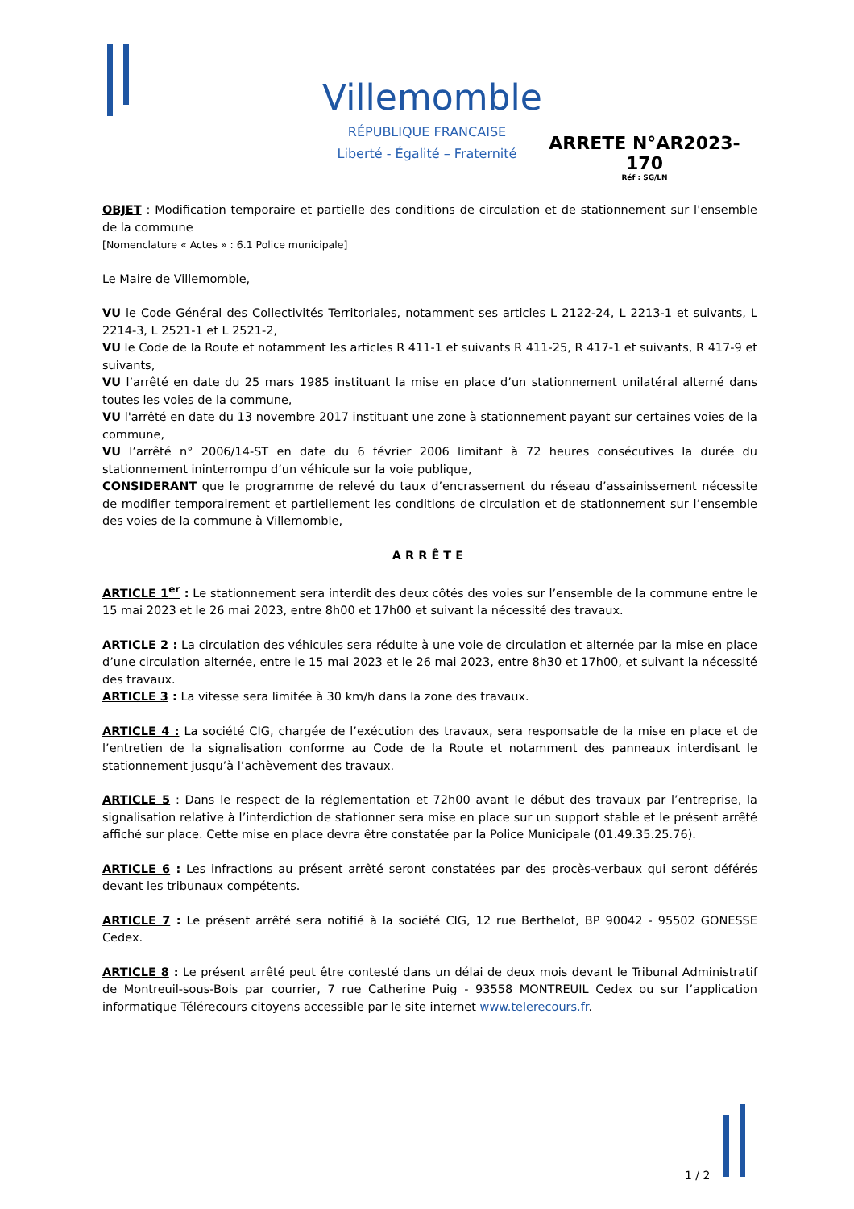Villemomble
RÉPUBLIQUE FRANCAISE
Liberté - Égalité – Fraternité
ARRETE N°AR2023-170
Réf : SG/LN
OBJET : Modification temporaire et partielle des conditions de circulation et de stationnement sur l'ensemble de la commune
[Nomenclature « Actes » : 6.1 Police municipale]
Le Maire de Villemomble,
VU le Code Général des Collectivités Territoriales, notamment ses articles L 2122-24, L 2213-1 et suivants, L 2214-3, L 2521-1 et L 2521-2,
VU le Code de la Route et notamment les articles R 411-1 et suivants R 411-25, R 417-1 et suivants, R 417-9 et suivants,
VU l’arrêté en date du 25 mars 1985 instituant la mise en place d’un stationnement unilatéral alterné dans toutes les voies de la commune,
VU l'arrêté en date du 13 novembre 2017 instituant une zone à stationnement payant sur certaines voies de la commune,
VU l’arrêté n° 2006/14-ST en date du 6 février 2006 limitant à 72 heures consécutives la durée du stationnement ininterrompu d’un véhicule sur la voie publique,
CONSIDERANT que le programme de relevé du taux d’encrassement du réseau d’assainissement nécessite de modifier temporairement et partiellement les conditions de circulation et de stationnement sur l’ensemble des voies de la commune à Villemomble,
ARRÊTE
ARTICLE 1<sup>er</sup> : Le stationnement sera interdit des deux côtés des voies sur l’ensemble de la commune entre le 15 mai 2023 et le 26 mai 2023, entre 8h00 et 17h00 et suivant la nécessité des travaux.
ARTICLE 2 : La circulation des véhicules sera réduite à une voie de circulation et alternée par la mise en place d’une circulation alternée, entre le 15 mai 2023 et le 26 mai 2023, entre 8h30 et 17h00, et suivant la nécessité des travaux.
ARTICLE 3 : La vitesse sera limitée à 30 km/h dans la zone des travaux.
ARTICLE 4 : La société CIG, chargée de l’exécution des travaux, sera responsable de la mise en place et de l’entretien de la signalisation conforme au Code de la Route et notamment des panneaux interdisant le stationnement jusqu’à l’achèvement des travaux.
ARTICLE 5 : Dans le respect de la réglementation et 72h00 avant le début des travaux par l’entreprise, la signalisation relative à l’interdiction de stationner sera mise en place sur un support stable et le présent arrêté affiché sur place. Cette mise en place devra être constatée par la Police Municipale (01.49.35.25.76).
ARTICLE 6 : Les infractions au présent arrêté seront constatées par des procès-verbaux qui seront déférés devant les tribunaux compétents.
ARTICLE 7 : Le présent arrêté sera notifié à la société CIG, 12 rue Berthelot, BP 90042 - 95502 GONESSE Cedex.
ARTICLE 8 : Le présent arrêté peut être contesté dans un délai de deux mois devant le Tribunal Administratif de Montreuil-sous-Bois par courrier, 7 rue Catherine Puig - 93558 MONTREUIL Cedex ou sur l’application informatique Télérecours citoyens accessible par le site internet www.telerecours.fr.
1 / 2